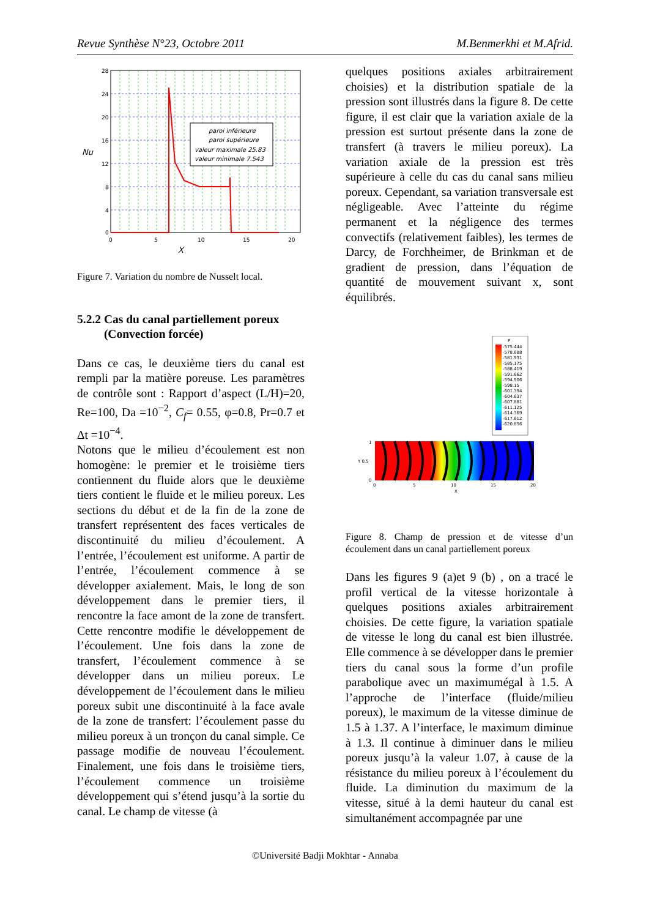Revue Synthèse N°23, Octobre 2011 M.Benmerkhi et M.Afrid.
paroi inférieure
paroi supérieure
valeur maximale 25.83
valeur minimale 7.543
28
24
20
16
12
8
4
0
0
5
10
15
20
Nu
X
Figure 7. Variation du nombre de Nusselt local.
5.2.2 Cas du canal partiellement poreux
(Convection forcée)
Dans ce cas, le deuxième tiers du canal est rempli par la matière poreuse. Les paramètres de contrôle sont : Rapport d’aspect (L/H)=20, Re=100, Da =10<sup>−2</sup>, C<sub>f</sub>= 0.55, φ=0.8, Pr=0.7 et Δt =10<sup>−4</sup>.
Notons que le milieu d’écoulement est non homogène: le premier et le troisième tiers contiennent du fluide alors que le deuxième tiers contient le fluide et le milieu poreux. Les sections du début et de la fin de la zone de transfert représentent des faces verticales de discontinuité du milieu d’écoulement. A l’entrée, l’écoulement est uniforme. A partir de l’entrée, l’écoulement commence à se développer axialement. Mais, le long de son développement dans le premier tiers, il rencontre la face amont de la zone de transfert. Cette rencontre modifie le développement de l’écoulement. Une fois dans la zone de transfert, l’écoulement commence à se développer dans un milieu poreux. Le développement de l’écoulement dans le milieu poreux subit une discontinuité à la face avale de la zone de transfert: l’écoulement passe du milieu poreux à un tronçon du canal simple. Ce passage modifie de nouveau l’écoulement. Finalement, une fois dans le troisième tiers, l’écoulement commence un troisième développement qui s’étend jusqu’à la sortie du canal. Le champ de vitesse (à
quelques positions axiales arbitrairement choisies) et la distribution spatiale de la pression sont illustrés dans la figure 8. De cette figure, il est clair que la variation axiale de la pression est surtout présente dans la zone de transfert (à travers le milieu poreux). La variation axiale de la pression est très supérieure à celle du cas du canal sans milieu poreux. Cependant, sa variation transversale est négligeable. Avec l’atteinte du régime permanent et la négligence des termes convectifs (relativement faibles), les termes de Darcy, de Forchheimer, de Brinkman et de gradient de pression, dans l’équation de quantité de mouvement suivant x, sont équilibrés.
P
-575.444
-578.688
-581.931
-585.175
-588.419
-591.662
-594.906
-598.15
-601.394
-604.637
-607.881
-611.125
-614.369
-617.612
-620.856
1
Y 0.5
0
0
5
10
15
20
X
Figure 8. Champ de pression et de vitesse d’un écoulement dans un canal partiellement poreux
Dans les figures 9 (a)et 9 (b) , on a tracé le profil vertical de la vitesse horizontale à quelques positions axiales arbitrairement choisies. De cette figure, la variation spatiale de vitesse le long du canal est bien illustrée. Elle commence à se développer dans le premier tiers du canal sous la forme d’un profile parabolique avec un maximumégal à 1.5. A l’approche de l’interface (fluide/milieu poreux), le maximum de la vitesse diminue de 1.5 à 1.37. A l’interface, le maximum diminue à 1.3. Il continue à diminuer dans le milieu poreux jusqu’à la valeur 1.07, à cause de la résistance du milieu poreux à l’écoulement du fluide. La diminution du maximum de la vitesse, situé à la demi hauteur du canal est simultanément accompagnée par une
©Université Badji Mokhtar - Annaba